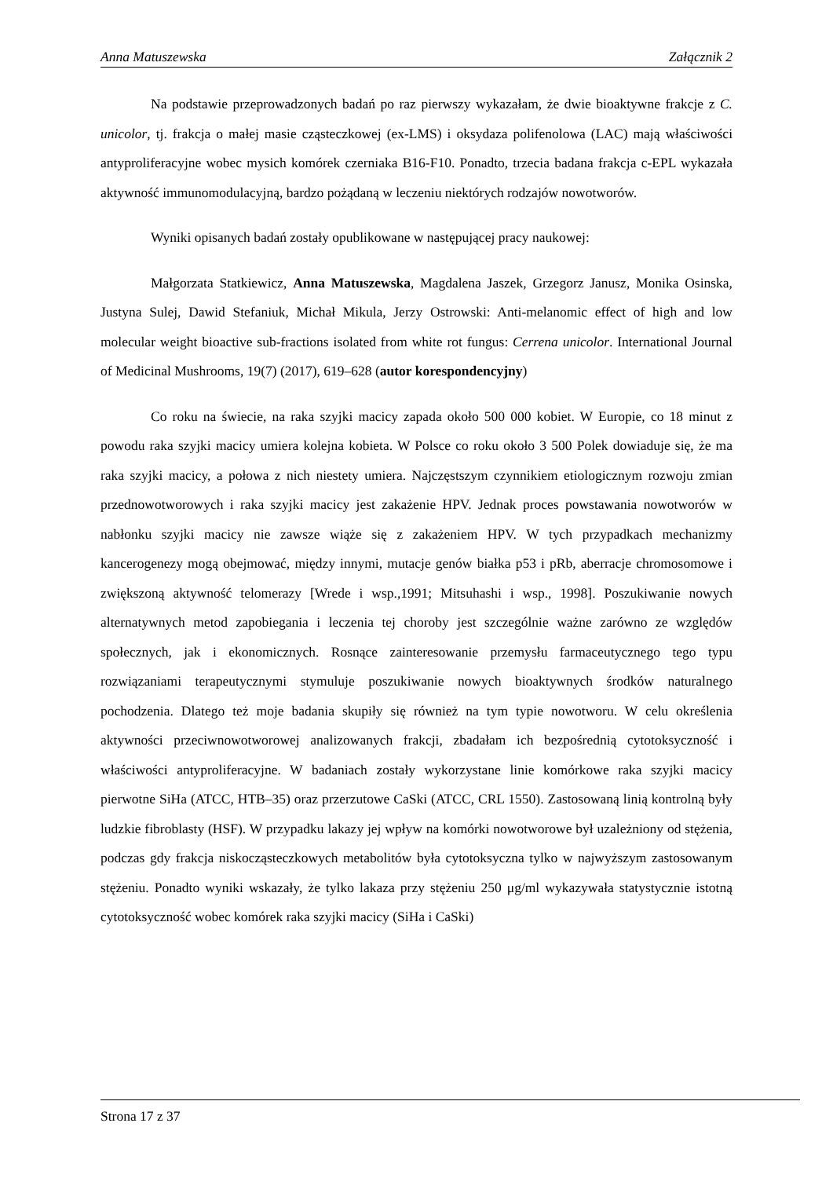Anna Matuszewska Załącznik 2
Na podstawie przeprowadzonych badań po raz pierwszy wykazałam, że dwie bioaktywne frakcje z C. unicolor, tj. frakcja o małej masie cząsteczkowej (ex-LMS) i oksydaza polifenolowa (LAC) mają właściwości antyproliferacyjne wobec mysich komórek czerniaka B16-F10. Ponadto, trzecia badana frakcja c-EPL wykazała aktywność immunomodulacyjną, bardzo pożądaną w leczeniu niektórych rodzajów nowotworów.
Wyniki opisanych badań zostały opublikowane w następującej pracy naukowej:
Małgorzata Statkiewicz, Anna Matuszewska, Magdalena Jaszek, Grzegorz Janusz, Monika Osinska, Justyna Sulej, Dawid Stefaniuk, Michał Mikula, Jerzy Ostrowski: Anti-melanomic effect of high and low molecular weight bioactive sub-fractions isolated from white rot fungus: Cerrena unicolor. International Journal of Medicinal Mushrooms, 19(7) (2017), 619–628 (autor korespondencyjny)
Co roku na świecie, na raka szyjki macicy zapada około 500 000 kobiet. W Europie, co 18 minut z powodu raka szyjki macicy umiera kolejna kobieta. W Polsce co roku około 3 500 Polek dowiaduje się, że ma raka szyjki macicy, a połowa z nich niestety umiera. Najczęstszym czynnikiem etiologicznym rozwoju zmian przednowotworowych i raka szyjki macicy jest zakażenie HPV. Jednak proces powstawania nowotworów w nabłonku szyjki macicy nie zawsze wiąże się z zakażeniem HPV. W tych przypadkach mechanizmy kancerogenezy mogą obejmować, między innymi, mutacje genów białka p53 i pRb, aberracje chromosomowe i zwiększoną aktywność telomerazy [Wrede i wsp.,1991; Mitsuhashi i wsp., 1998]. Poszukiwanie nowych alternatywnych metod zapobiegania i leczenia tej choroby jest szczególnie ważne zarówno ze względów społecznych, jak i ekonomicznych. Rosnące zainteresowanie przemysłu farmaceutycznego tego typu rozwiązaniami terapeutycznymi stymuluje poszukiwanie nowych bioaktywnych środków naturalnego pochodzenia. Dlatego też moje badania skupiły się również na tym typie nowotworu. W celu określenia aktywności przeciwnowotworowej analizowanych frakcji, zbadałam ich bezpośrednią cytotoksyczność i właściwości antyproliferacyjne. W badaniach zostały wykorzystane linie komórkowe raka szyjki macicy pierwotne SiHa (ATCC, HTB–35) oraz przerzutowe CaSki (ATCC, CRL 1550). Zastosowaną linią kontrolną były ludzkie fibroblasty (HSF). W przypadku lakazy jej wpływ na komórki nowotworowe był uzależniony od stężenia, podczas gdy frakcja niskocząsteczkowych metabolitów była cytotoksyczna tylko w najwyższym zastosowanym stężeniu. Ponadto wyniki wskazały, że tylko lakaza przy stężeniu 250 μg/ml wykazywała statystycznie istotną cytotoksyczność wobec komórek raka szyjki macicy (SiHa i CaSki)
Strona 17 z 37